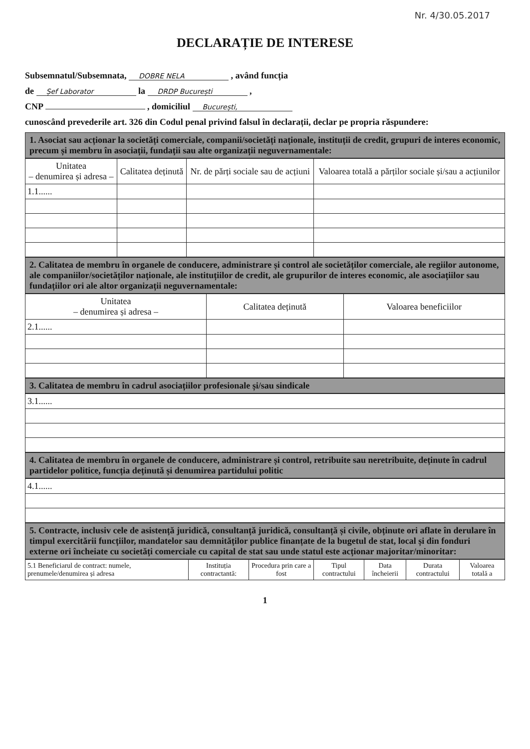Nr. 4/30.05.2017
DECLARAȚIE DE INTERESE
Subsemnatul/Subsemnata, DOBRE NELA , având funcția
de Șef Laborator la DRDP București ,
CNP , domiciliul București,
cunoscând prevederile art. 326 din Codul penal privind falsul în declarații, declar pe propria răspundere:
1. Asociat sau acționar la societăți comerciale, companii/societăți naționale, instituții de credit, grupuri de interes economic, precum și membru în asociații, fundații sau alte organizații neguvernamentale:
| Unitatea – denumirea și adresa – | Calitatea deținută | Nr. de părți sociale sau de acțiuni | Valoarea totală a părților sociale și/sau a acțiunilor |
| --- | --- | --- | --- |
| 1.1...... | | | |
2. Calitatea de membru în organele de conducere, administrare și control ale societăților comerciale, ale regiilor autonome, ale companiilor/societăților naționale, ale instituțiilor de credit, ale grupurilor de interes economic, ale asociațiilor sau fundațiilor ori ale altor organizații neguvernamentale:
| Unitatea – denumirea și adresa – | Calitatea deținută | Valoarea beneficiilor |
| --- | --- | --- |
| 2.1...... | | |
3. Calitatea de membru în cadrul asociațiilor profesionale și/sau sindicale
| 3.1...... |
4. Calitatea de membru în organele de conducere, administrare și control, retribuite sau neretribuite, deținute în cadrul partidelor politice, funcția deținută și denumirea partidului politic
| 4.1...... |
5. Contracte, inclusiv cele de asistență juridică, consultanță juridică, consultanță și civile, obținute ori aflate în derulare în timpul exercitării funcțiilor, mandatelor sau demnităților publice finanțate de la bugetul de stat, local și din fonduri externe ori încheiate cu societăți comerciale cu capital de stat sau unde statul este acționar majoritar/minoritar:
| 5.1 Beneficiarul de contract: numele, prenumele/denumirea și adresa | Instituția contractantă: | Procedura prin care a fost | Tipul contractului | Data încheierii | Durata contractului | Valoarea totală a |
| --- | --- | --- | --- | --- | --- | --- |
1